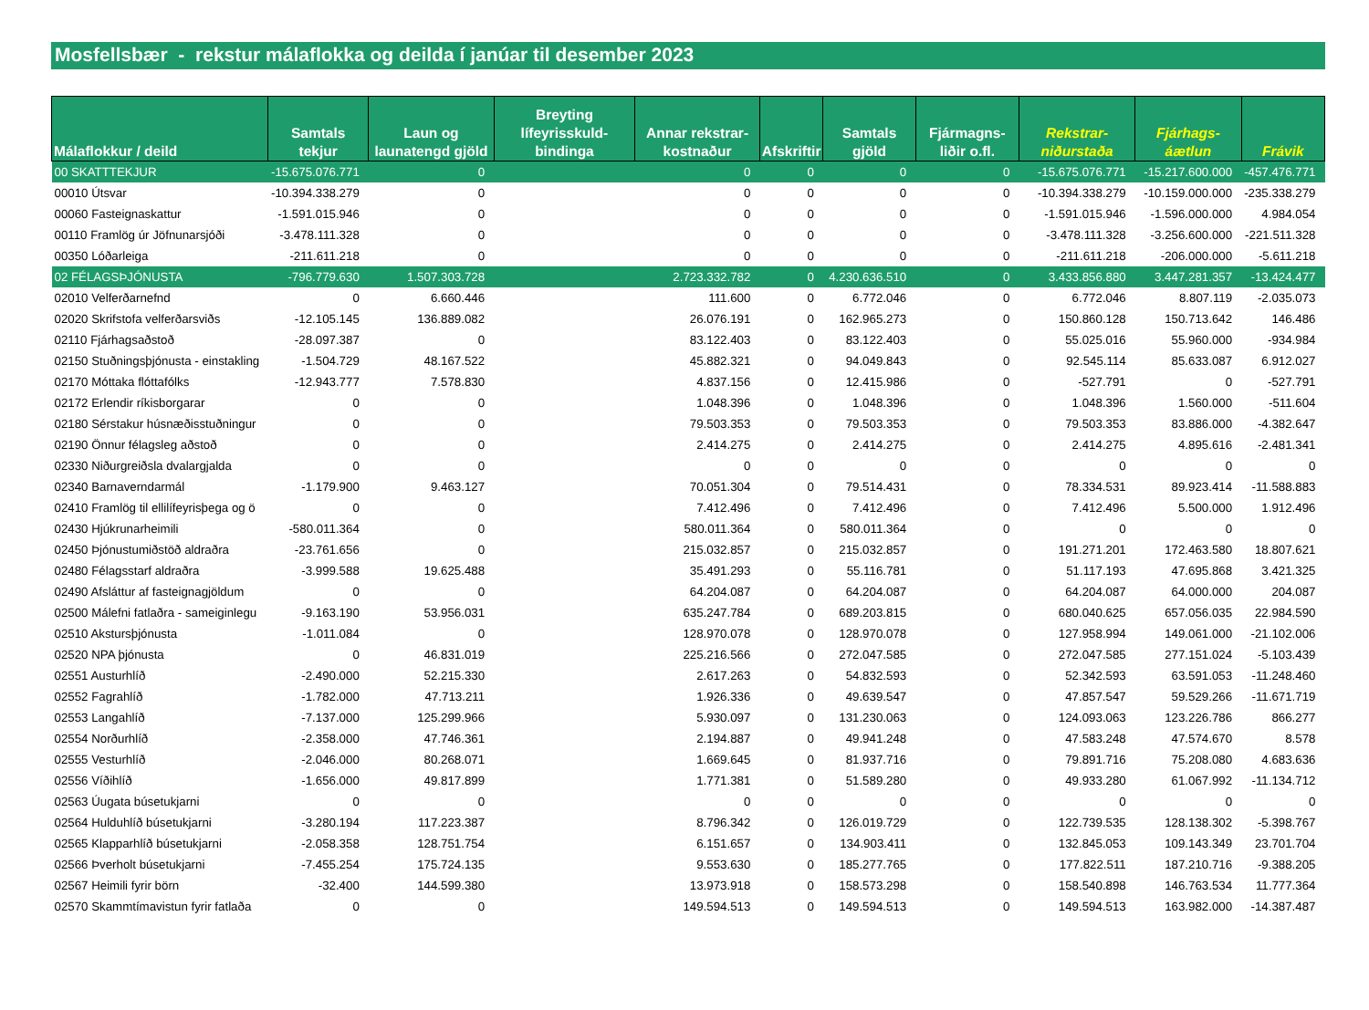Mosfellsbær - rekstur málaflokka og deilda í janúar til desember 2023
| Málaflokkur / deild | Samtals tekjur | Laun og launatengd gjöld | Breyting lífeyrisskuld-bindinga | Annar rekstrar-kostnaður | Afskriftir | Samtals gjöld | Fjármagns-liðir o.fl. | Rekstrar-niðurstaða | Fjárhags-áætlun | Frávik |
| --- | --- | --- | --- | --- | --- | --- | --- | --- | --- | --- |
| 00 SKATTTEKJUR | -15.675.076.771 | 0 | | 0 | 0 | 0 | 0 | -15.675.076.771 | -15.217.600.000 | -457.476.771 |
| 00010 Útsvar | -10.394.338.279 | 0 | | 0 | 0 | 0 | 0 | -10.394.338.279 | -10.159.000.000 | -235.338.279 |
| 00060 Fasteignaskattur | -1.591.015.946 | 0 | | 0 | 0 | 0 | 0 | -1.591.015.946 | -1.596.000.000 | 4.984.054 |
| 00110 Framlög úr Jöfnunarsjóði | -3.478.111.328 | 0 | | 0 | 0 | 0 | 0 | -3.478.111.328 | -3.256.600.000 | -221.511.328 |
| 00350 Lóðarleiga | -211.611.218 | 0 | | 0 | 0 | 0 | 0 | -211.611.218 | -206.000.000 | -5.611.218 |
| 02 FÉLAGSÞJÓNUSTA | -796.779.630 | 1.507.303.728 | | 2.723.332.782 | 0 | 4.230.636.510 | 0 | 3.433.856.880 | 3.447.281.357 | -13.424.477 |
| 02010 Velferðarnefnd | 0 | 6.660.446 | | 111.600 | 0 | 6.772.046 | 0 | 6.772.046 | 8.807.119 | -2.035.073 |
| 02020 Skrifstofa velferðarsviðs | -12.105.145 | 136.889.082 | | 26.076.191 | 0 | 162.965.273 | 0 | 150.860.128 | 150.713.642 | 146.486 |
| 02110 Fjárhagsaðstoð | -28.097.387 | 0 | | 83.122.403 | 0 | 83.122.403 | 0 | 55.025.016 | 55.960.000 | -934.984 |
| 02150 Stuðningsþjónusta - einstakling | -1.504.729 | 48.167.522 | | 45.882.321 | 0 | 94.049.843 | 0 | 92.545.114 | 85.633.087 | 6.912.027 |
| 02170 Móttaka flóttafólks | -12.943.777 | 7.578.830 | | 4.837.156 | 0 | 12.415.986 | 0 | -527.791 | 0 | -527.791 |
| 02172 Erlendir ríkisborgarar | 0 | 0 | | 1.048.396 | 0 | 1.048.396 | 0 | 1.048.396 | 1.560.000 | -511.604 |
| 02180 Sérstakur húsnæðisstuðningur | 0 | 0 | | 79.503.353 | 0 | 79.503.353 | 0 | 79.503.353 | 83.886.000 | -4.382.647 |
| 02190 Önnur félagsleg aðstoð | 0 | 0 | | 2.414.275 | 0 | 2.414.275 | 0 | 2.414.275 | 4.895.616 | -2.481.341 |
| 02330 Niðurgreiðsla dvalargjalda | 0 | 0 | | 0 | 0 | 0 | 0 | 0 | 0 | 0 |
| 02340 Barnaverndarmál | -1.179.900 | 9.463.127 | | 70.051.304 | 0 | 79.514.431 | 0 | 78.334.531 | 89.923.414 | -11.588.883 |
| 02410 Framlög til ellilífeyrisþega og ö | 0 | 0 | | 7.412.496 | 0 | 7.412.496 | 0 | 7.412.496 | 5.500.000 | 1.912.496 |
| 02430 Hjúkrunarheimili | -580.011.364 | 0 | | 580.011.364 | 0 | 580.011.364 | 0 | 0 | 0 | 0 |
| 02450 Þjónustumiðstöð aldraðra | -23.761.656 | 0 | | 215.032.857 | 0 | 215.032.857 | 0 | 191.271.201 | 172.463.580 | 18.807.621 |
| 02480 Félagsstarf aldraðra | -3.999.588 | 19.625.488 | | 35.491.293 | 0 | 55.116.781 | 0 | 51.117.193 | 47.695.868 | 3.421.325 |
| 02490 Afsláttur af fasteignagjöldum | 0 | 0 | | 64.204.087 | 0 | 64.204.087 | 0 | 64.204.087 | 64.000.000 | 204.087 |
| 02500 Málefni fatlaðra - sameiginlegu | -9.163.190 | 53.956.031 | | 635.247.784 | 0 | 689.203.815 | 0 | 680.040.625 | 657.056.035 | 22.984.590 |
| 02510 Akstursþjónusta | -1.011.084 | 0 | | 128.970.078 | 0 | 128.970.078 | 0 | 127.958.994 | 149.061.000 | -21.102.006 |
| 02520 NPA þjónusta | 0 | 46.831.019 | | 225.216.566 | 0 | 272.047.585 | 0 | 272.047.585 | 277.151.024 | -5.103.439 |
| 02551 Austurhlíð | -2.490.000 | 52.215.330 | | 2.617.263 | 0 | 54.832.593 | 0 | 52.342.593 | 63.591.053 | -11.248.460 |
| 02552 Fagrahlíð | -1.782.000 | 47.713.211 | | 1.926.336 | 0 | 49.639.547 | 0 | 47.857.547 | 59.529.266 | -11.671.719 |
| 02553 Langahlíð | -7.137.000 | 125.299.966 | | 5.930.097 | 0 | 131.230.063 | 0 | 124.093.063 | 123.226.786 | 866.277 |
| 02554 Norðurhlíð | -2.358.000 | 47.746.361 | | 2.194.887 | 0 | 49.941.248 | 0 | 47.583.248 | 47.574.670 | 8.578 |
| 02555 Vesturhlíð | -2.046.000 | 80.268.071 | | 1.669.645 | 0 | 81.937.716 | 0 | 79.891.716 | 75.208.080 | 4.683.636 |
| 02556 Víðihlíð | -1.656.000 | 49.817.899 | | 1.771.381 | 0 | 51.589.280 | 0 | 49.933.280 | 61.067.992 | -11.134.712 |
| 02563 Úugata búsetukjarni | 0 | 0 | | 0 | 0 | 0 | 0 | 0 | 0 | 0 |
| 02564 Hulduhlíð búsetukjarni | -3.280.194 | 117.223.387 | | 8.796.342 | 0 | 126.019.729 | 0 | 122.739.535 | 128.138.302 | -5.398.767 |
| 02565 Klapparhlíð búsetukjarni | -2.058.358 | 128.751.754 | | 6.151.657 | 0 | 134.903.411 | 0 | 132.845.053 | 109.143.349 | 23.701.704 |
| 02566 Þverholt búsetukjarni | -7.455.254 | 175.724.135 | | 9.553.630 | 0 | 185.277.765 | 0 | 177.822.511 | 187.210.716 | -9.388.205 |
| 02567 Heimili fyrir börn | -32.400 | 144.599.380 | | 13.973.918 | 0 | 158.573.298 | 0 | 158.540.898 | 146.763.534 | 11.777.364 |
| 02570 Skammtímavistun fyrir fatlaða | 0 | 0 | | 149.594.513 | 0 | 149.594.513 | 0 | 149.594.513 | 163.982.000 | -14.387.487 |